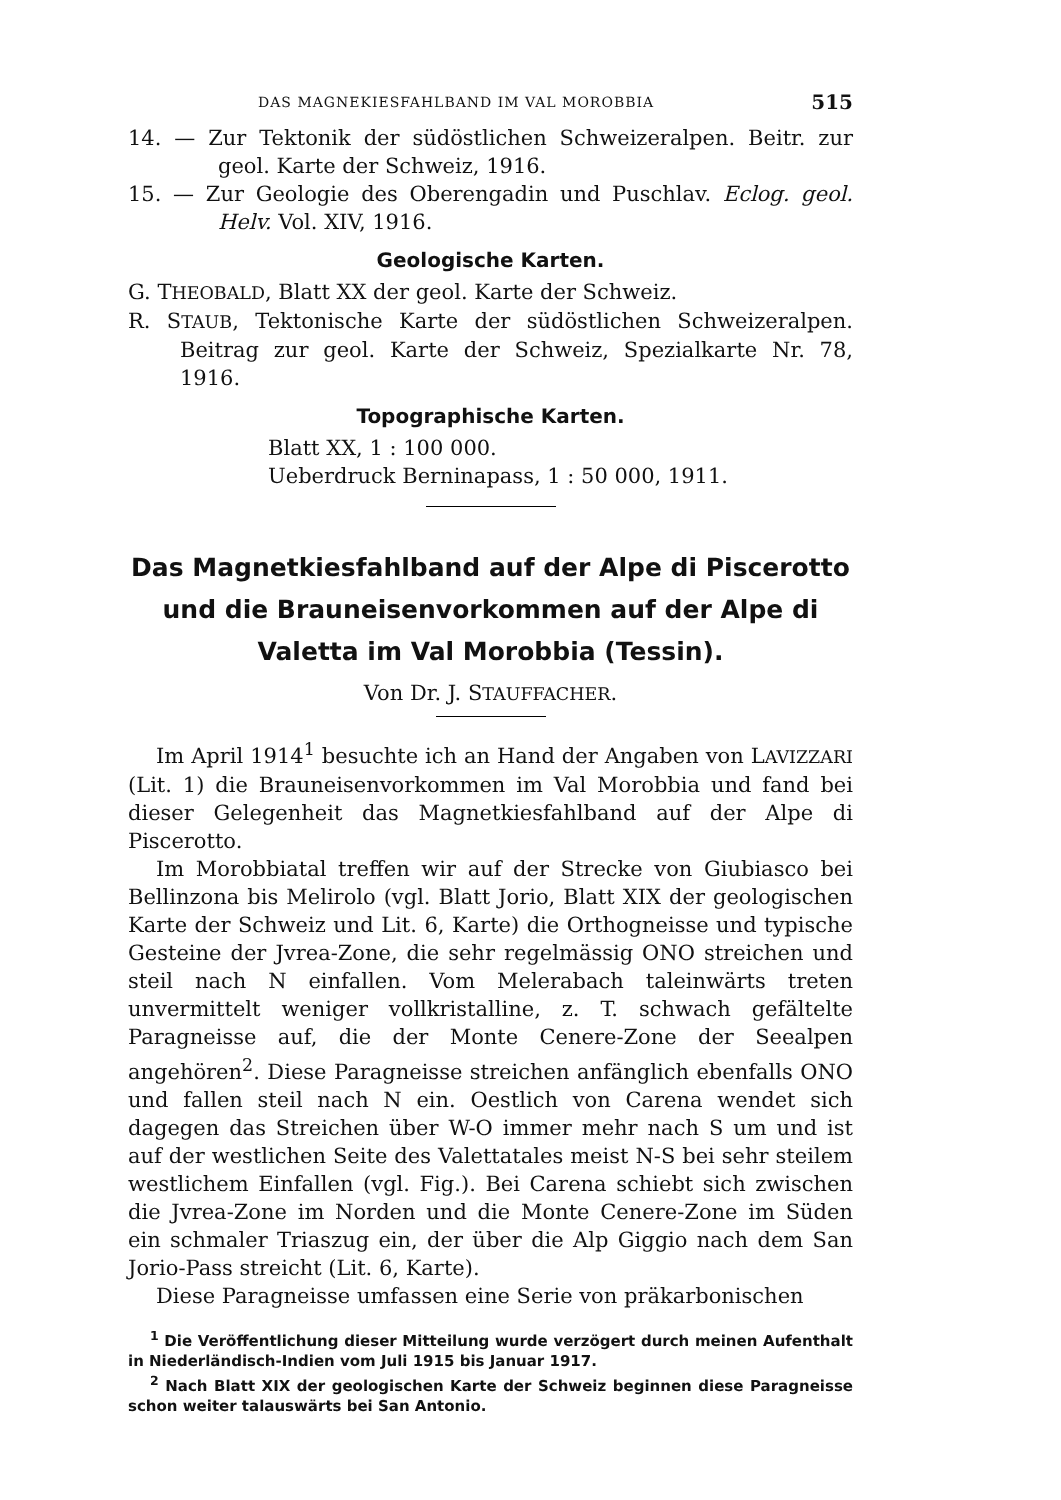DAS MAGNEKIESFAHLBAND IM VAL MOROBBIA 515
14. — Zur Tektonik der südöstlichen Schweizeralpen. Beitr. zur geol. Karte der Schweiz, 1916.
15. — Zur Geologie des Oberengadin und Puschlav. Eclog. geol. Helv. Vol. XIV, 1916.
Geologische Karten.
G. THEOBALD, Blatt XX der geol. Karte der Schweiz.
R. STAUB, Tektonische Karte der südöstlichen Schweizeralpen. Beitrag zur geol. Karte der Schweiz, Spezialkarte Nr. 78, 1916.
Topographische Karten.
Blatt XX, 1 : 100 000.
Ueberdruck Berninapass, 1 : 50 000, 1911.
Das Magnetkiesfahlband auf der Alpe di Piscerotto und die Brauneisenvorkommen auf der Alpe di Valetta im Val Morobbia (Tessin).
Von Dr. J. STAUFFACHER.
Im April 1914<sup>1</sup> besuchte ich an Hand der Angaben von LAVIZZARI (Lit. 1) die Brauneisenvorkommen im Val Morobbia und fand bei dieser Gelegenheit das Magnetkiesfahlband auf der Alpe di Piscerotto.
Im Morobbiatal treffen wir auf der Strecke von Giubiasco bei Bellinzona bis Melirolo (vgl. Blatt Jorio, Blatt XIX der geologischen Karte der Schweiz und Lit. 6, Karte) die Orthogneisse und typische Gesteine der Jvrea-Zone, die sehr regelmässig ONO streichen und steil nach N einfallen. Vom Melerabach taleinwärts treten unvermittelt weniger vollkristalline, z. T. schwach gefältelte Paragneisse auf, die der Monte Cenere-Zone der Seealpen angehören<sup>2</sup>. Diese Paragneisse streichen anfänglich ebenfalls ONO und fallen steil nach N ein. Oestlich von Carena wendet sich dagegen das Streichen über W-O immer mehr nach S um und ist auf der westlichen Seite des Valettatales meist N-S bei sehr steilem westlichem Einfallen (vgl. Fig.). Bei Carena schiebt sich zwischen die Jvrea-Zone im Norden und die Monte Cenere-Zone im Süden ein schmaler Triaszug ein, der über die Alp Giggio nach dem San Jorio-Pass streicht (Lit. 6, Karte).
Diese Paragneisse umfassen eine Serie von präkarbonischen
<sup>1</sup> Die Veröffentlichung dieser Mitteilung wurde verzögert durch meinen Aufenthalt in Niederländisch-Indien vom Juli 1915 bis Januar 1917.
<sup>2</sup> Nach Blatt XIX der geologischen Karte der Schweiz beginnen diese Paragneisse schon weiter talauswärts bei San Antonio.